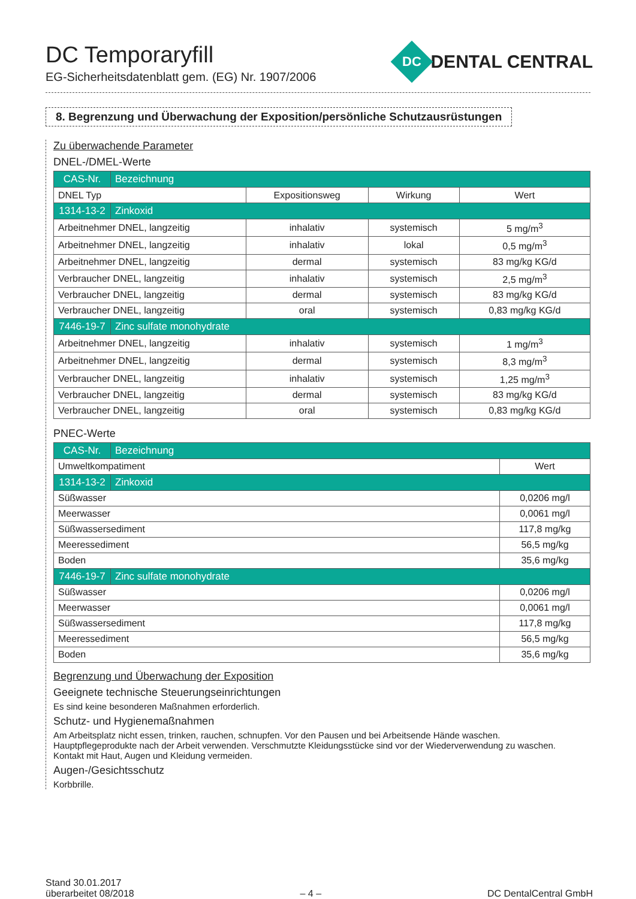DC Temporaryfill
EG-Sicherheitsdatenblatt gem. (EG) Nr. 1907/2006
DC
DENTAL CENTRAL
8. Begrenzung und Überwachung der Exposition/persönliche Schutzausrüstungen
Zu überwachende Parameter
DNEL-/DMEL-Werte
| CAS-Nr. | Bezeichnung | | | |
| DNEL Typ | | Expositionsweg | Wirkung | Wert |
| 1314-13-2 | Zinkoxid | | | |
| Arbeitnehmer DNEL, langzeitig | | inhalativ | systemisch | 5 mg/m<sup>3</sup> |
| Arbeitnehmer DNEL, langzeitig | | inhalativ | lokal | 0,5 mg/m<sup>3</sup> |
| Arbeitnehmer DNEL, langzeitig | | dermal | systemisch | 83 mg/kg KG/d |
| Verbraucher DNEL, langzeitig | | inhalativ | systemisch | 2,5 mg/m<sup>3</sup> |
| Verbraucher DNEL, langzeitig | | dermal | systemisch | 83 mg/kg KG/d |
| Verbraucher DNEL, langzeitig | | oral | systemisch | 0,83 mg/kg KG/d |
| 7446-19-7 | Zinc sulfate monohydrate | | | |
| Arbeitnehmer DNEL, langzeitig | | inhalativ | systemisch | 1 mg/m<sup>3</sup> |
| Arbeitnehmer DNEL, langzeitig | | dermal | systemisch | 8,3 mg/m<sup>3</sup> |
| Verbraucher DNEL, langzeitig | | inhalativ | systemisch | 1,25 mg/m<sup>3</sup> |
| Verbraucher DNEL, langzeitig | | dermal | systemisch | 83 mg/kg KG/d |
| Verbraucher DNEL, langzeitig | | oral | systemisch | 0,83 mg/kg KG/d |
PNEC-Werte
| CAS-Nr. | Bezeichnung | |
| Umweltkompatiment | | Wert |
| 1314-13-2 | Zinkoxid | |
| Süßwasser | | 0,0206 mg/l |
| Meerwasser | | 0,0061 mg/l |
| Süßwassersediment | | 117,8 mg/kg |
| Meeressediment | | 56,5 mg/kg |
| Boden | | 35,6 mg/kg |
| 7446-19-7 | Zinc sulfate monohydrate | |
| Süßwasser | | 0,0206 mg/l |
| Meerwasser | | 0,0061 mg/l |
| Süßwassersediment | | 117,8 mg/kg |
| Meeressediment | | 56,5 mg/kg |
| Boden | | 35,6 mg/kg |
Begrenzung und Überwachung der Exposition
Geeignete technische Steuerungseinrichtungen
Es sind keine besonderen Maßnahmen erforderlich.
Schutz- und Hygienemaßnahmen
Am Arbeitsplatz nicht essen, trinken, rauchen, schnupfen. Vor den Pausen und bei Arbeitsende Hände waschen.
Hauptpflegeprodukte nach der Arbeit verwenden. Verschmutzte Kleidungsstücke sind vor der Wiederverwendung zu waschen.
Kontakt mit Haut, Augen und Kleidung vermeiden.
Augen-/Gesichtsschutz
Korbbrille.
Stand 30.01.2017
überarbeitet 08/2018
– 4 –
DC DentalCentral GmbH